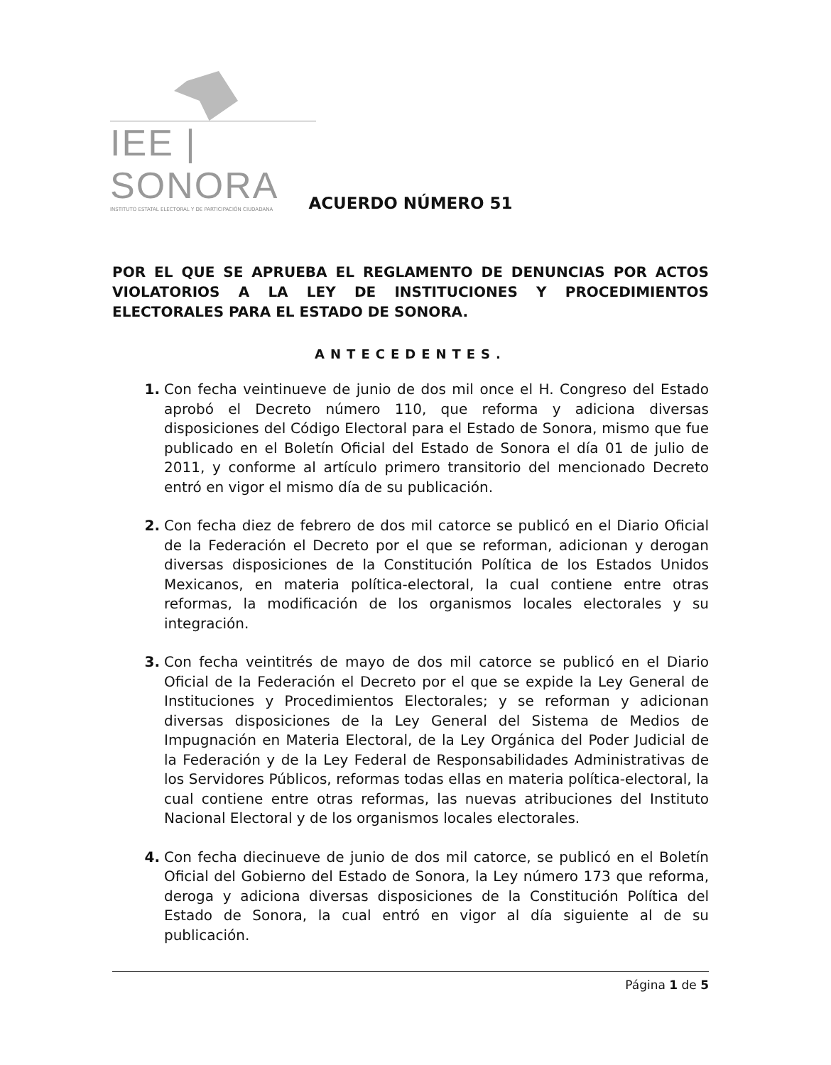IEE | SONORA
INSTITUTO ESTATAL ELECTORAL Y DE PARTICIPACIÓN CIUDADANA
ACUERDO NÚMERO 51
POR EL QUE SE APRUEBA EL REGLAMENTO DE DENUNCIAS POR ACTOS VIOLATORIOS A LA LEY DE INSTITUCIONES Y PROCEDIMIENTOS ELECTORALES PARA EL ESTADO DE SONORA.
ANTECEDENTES.
1. Con fecha veintinueve de junio de dos mil once el H. Congreso del Estado aprobó el Decreto número 110, que reforma y adiciona diversas disposiciones del Código Electoral para el Estado de Sonora, mismo que fue publicado en el Boletín Oficial del Estado de Sonora el día 01 de julio de 2011, y conforme al artículo primero transitorio del mencionado Decreto entró en vigor el mismo día de su publicación.
2. Con fecha diez de febrero de dos mil catorce se publicó en el Diario Oficial de la Federación el Decreto por el que se reforman, adicionan y derogan diversas disposiciones de la Constitución Política de los Estados Unidos Mexicanos, en materia política-electoral, la cual contiene entre otras reformas, la modificación de los organismos locales electorales y su integración.
3. Con fecha veintitrés de mayo de dos mil catorce se publicó en el Diario Oficial de la Federación el Decreto por el que se expide la Ley General de Instituciones y Procedimientos Electorales; y se reforman y adicionan diversas disposiciones de la Ley General del Sistema de Medios de Impugnación en Materia Electoral, de la Ley Orgánica del Poder Judicial de la Federación y de la Ley Federal de Responsabilidades Administrativas de los Servidores Públicos, reformas todas ellas en materia política-electoral, la cual contiene entre otras reformas, las nuevas atribuciones del Instituto Nacional Electoral y de los organismos locales electorales.
4. Con fecha diecinueve de junio de dos mil catorce, se publicó en el Boletín Oficial del Gobierno del Estado de Sonora, la Ley número 173 que reforma, deroga y adiciona diversas disposiciones de la Constitución Política del Estado de Sonora, la cual entró en vigor al día siguiente al de su publicación.
Página 1 de 5